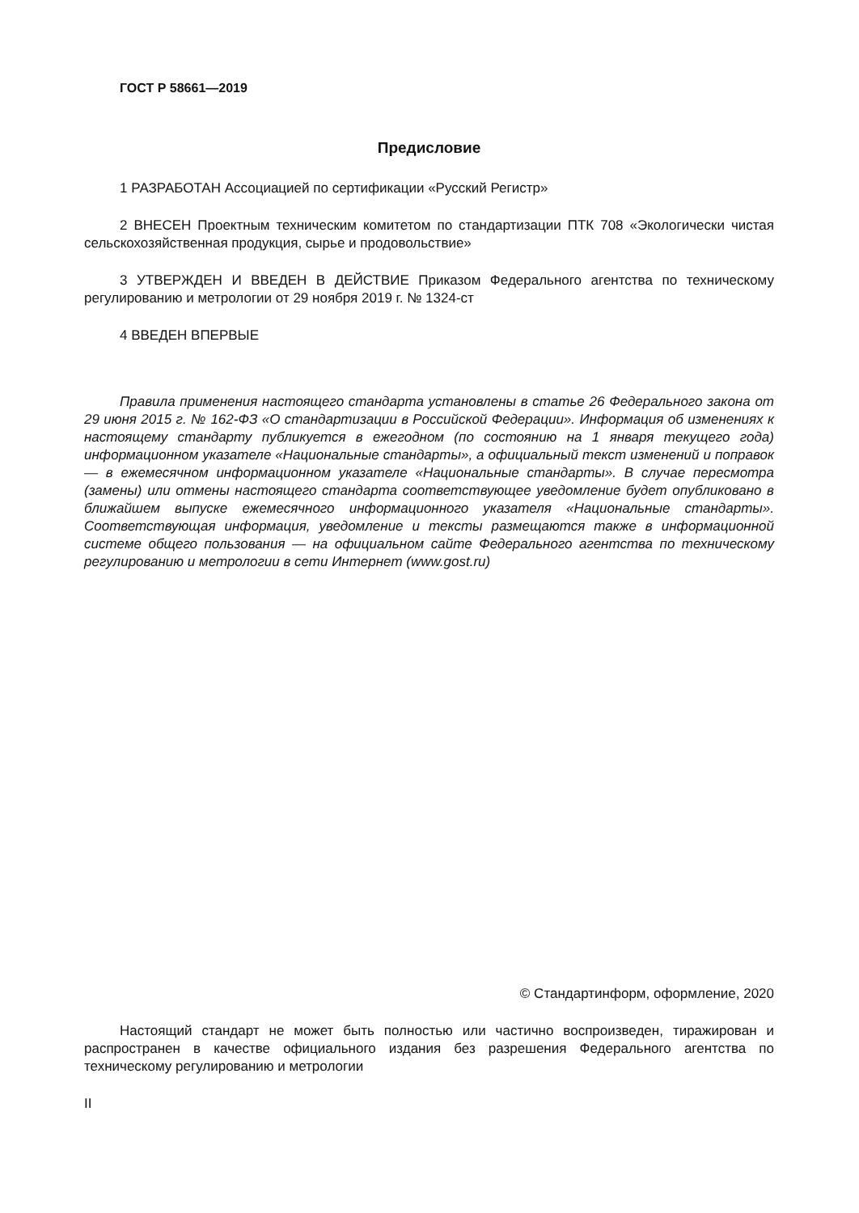ГОСТ Р 58661—2019
Предисловие
1 РАЗРАБОТАН Ассоциацией по сертификации «Русский Регистр»
2 ВНЕСЕН Проектным техническим комитетом по стандартизации ПТК 708 «Экологически чистая сельскохозяйственная продукция, сырье и продовольствие»
3 УТВЕРЖДЕН И ВВЕДЕН В ДЕЙСТВИЕ Приказом Федерального агентства по техническому регулированию и метрологии от 29 ноября 2019 г. № 1324-ст
4 ВВЕДЕН ВПЕРВЫЕ
Правила применения настоящего стандарта установлены в статье 26 Федерального закона от 29 июня 2015 г. № 162-ФЗ «О стандартизации в Российской Федерации». Информация об изменениях к настоящему стандарту публикуется в ежегодном (по состоянию на 1 января текущего года) информационном указателе «Национальные стандарты», а официальный текст изменений и поправок — в ежемесячном информационном указателе «Национальные стандарты». В случае пересмотра (замены) или отмены настоящего стандарта соответствующее уведомление будет опубликовано в ближайшем выпуске ежемесячного информационного указателя «Национальные стандарты». Соответствующая информация, уведомление и тексты размещаются также в информационной системе общего пользования — на официальном сайте Федерального агентства по техническому регулированию и метрологии в сети Интернет (www.gost.ru)
© Стандартинформ, оформление, 2020
Настоящий стандарт не может быть полностью или частично воспроизведен, тиражирован и распространен в качестве официального издания без разрешения Федерального агентства по техническому регулированию и метрологии
II